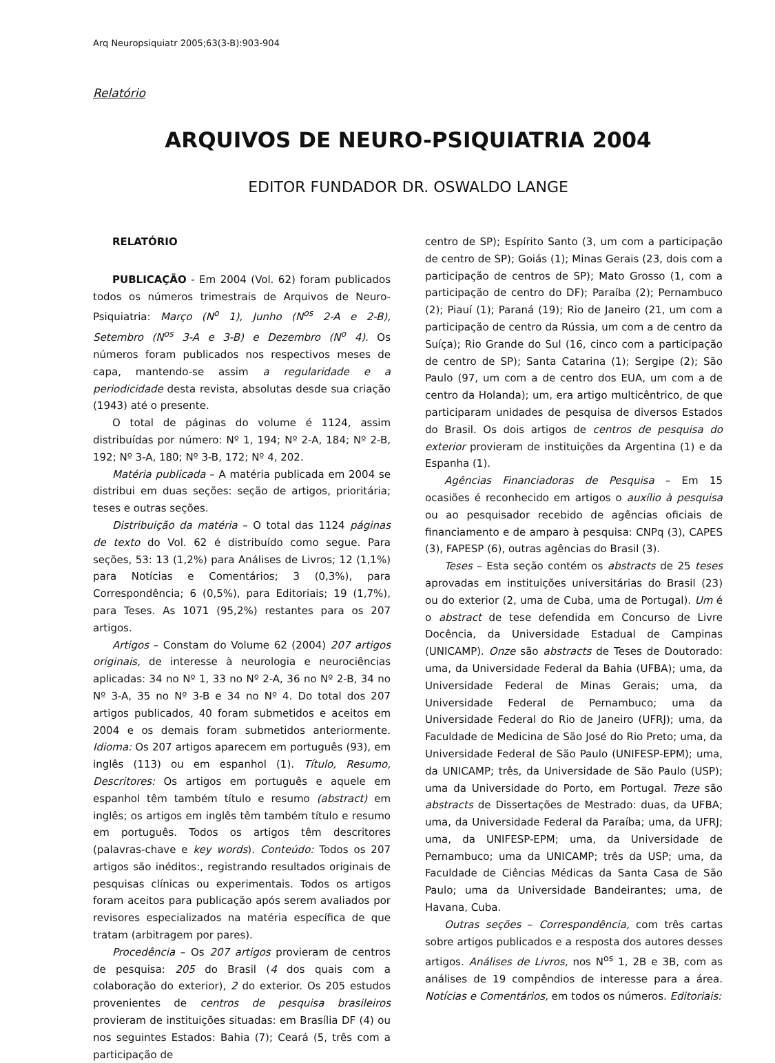Arq Neuropsiquiatr 2005;63(3-B):903-904
Relatório
ARQUIVOS DE NEURO-PSIQUIATRIA 2004
EDITOR FUNDADOR DR. OSWALDO LANGE
RELATÓRIO
PUBLICAÇÃO - Em 2004 (Vol. 62) foram publicados todos os números trimestrais de Arquivos de Neuro-Psiquiatria: Março (N<sup>o</sup> 1), Junho (N<sup>os</sup> 2-A e 2-B), Setembro (N<sup>os</sup> 3-A e 3-B) e Dezembro (N<sup>o</sup> 4). Os números foram publicados nos respectivos meses de capa, mantendo-se assim a regularidade e a periodicidade desta revista, absolutas desde sua criação (1943) até o presente.
O total de páginas do volume é 1124, assim distribuídas por número: Nº 1, 194; Nº 2-A, 184; Nº 2-B, 192; Nº 3-A, 180; Nº 3-B, 172; Nº 4, 202.
Matéria publicada – A matéria publicada em 2004 se distribui em duas seções: seção de artigos, prioritária; teses e outras seções.
Distribuição da matéria – O total das 1124 páginas de texto do Vol. 62 é distribuído como segue. Para seções, 53: 13 (1,2%) para Análises de Livros; 12 (1,1%) para Notícias e Comentários; 3 (0,3%), para Correspondência; 6 (0,5%), para Editoriais; 19 (1,7%), para Teses. As 1071 (95,2%) restantes para os 207 artigos.
Artigos – Constam do Volume 62 (2004) 207 artigos originais, de interesse à neurologia e neurociências aplicadas: 34 no Nº 1, 33 no Nº 2-A, 36 no Nº 2-B, 34 no Nº 3-A, 35 no Nº 3-B e 34 no Nº 4. Do total dos 207 artigos publicados, 40 foram submetidos e aceitos em 2004 e os demais foram submetidos anteriormente. Idioma: Os 207 artigos aparecem em português (93), em inglês (113) ou em espanhol (1). Título, Resumo, Descritores: Os artigos em português e aquele em espanhol têm também título e resumo (abstract) em inglês; os artigos em inglês têm também título e resumo em português. Todos os artigos têm descritores (palavras-chave e key words). Conteúdo: Todos os 207 artigos são inéditos:, registrando resultados originais de pesquisas clínicas ou experimentais. Todos os artigos foram aceitos para publicação após serem avaliados por revisores especializados na matéria específica de que tratam (arbitragem por pares).
Procedência – Os 207 artigos provieram de centros de pesquisa: 205 do Brasil (4 dos quais com a colaboração do exterior), 2 do exterior. Os 205 estudos provenientes de centros de pesquisa brasileiros provieram de instituições situadas: em Brasília DF (4) ou nos seguintes Estados: Bahia (7); Ceará (5, três com a participação de
centro de SP); Espírito Santo (3, um com a participação de centro de SP); Goiás (1); Minas Gerais (23, dois com a participação de centros de SP); Mato Grosso (1, com a participação de centro do DF); Paraíba (2); Pernambuco (2); Piauí (1); Paraná (19); Rio de Janeiro (21, um com a participação de centro da Rússia, um com a de centro da Suíça); Rio Grande do Sul (16, cinco com a participação de centro de SP); Santa Catarina (1); Sergipe (2); São Paulo (97, um com a de centro dos EUA, um com a de centro da Holanda); um, era artigo multicêntrico, de que participaram unidades de pesquisa de diversos Estados do Brasil. Os dois artigos de centros de pesquisa do exterior provieram de instituições da Argentina (1) e da Espanha (1).
Agências Financiadoras de Pesquisa – Em 15 ocasiões é reconhecido em artigos o auxílio à pesquisa ou ao pesquisador recebido de agências oficiais de financiamento e de amparo à pesquisa: CNPq (3), CAPES (3), FAPESP (6), outras agências do Brasil (3).
Teses – Esta seção contém os abstracts de 25 teses aprovadas em instituições universitárias do Brasil (23) ou do exterior (2, uma de Cuba, uma de Portugal). Um é o abstract de tese defendida em Concurso de Livre Docência, da Universidade Estadual de Campinas (UNICAMP). Onze são abstracts de Teses de Doutorado: uma, da Universidade Federal da Bahia (UFBA); uma, da Universidade Federal de Minas Gerais; uma, da Universidade Federal de Pernambuco; uma da Universidade Federal do Rio de Janeiro (UFRJ); uma, da Faculdade de Medicina de São José do Rio Preto; uma, da Universidade Federal de São Paulo (UNIFESP-EPM); uma, da UNICAMP; três, da Universidade de São Paulo (USP); uma da Universidade do Porto, em Portugal. Treze são abstracts de Dissertações de Mestrado: duas, da UFBA; uma, da Universidade Federal da Paraíba; uma, da UFRJ; uma, da UNIFESP-EPM; uma, da Universidade de Pernambuco; uma da UNICAMP; três da USP; uma, da Faculdade de Ciências Médicas da Santa Casa de São Paulo; uma da Universidade Bandeirantes; uma, de Havana, Cuba.
Outras seções – Correspondência, com três cartas sobre artigos publicados e a resposta dos autores desses artigos. Análises de Livros, nos N<sup>os</sup> 1, 2B e 3B, com as análises de 19 compêndios de interesse para a área. Notícias e Comentários, em todos os números. Editoriais: